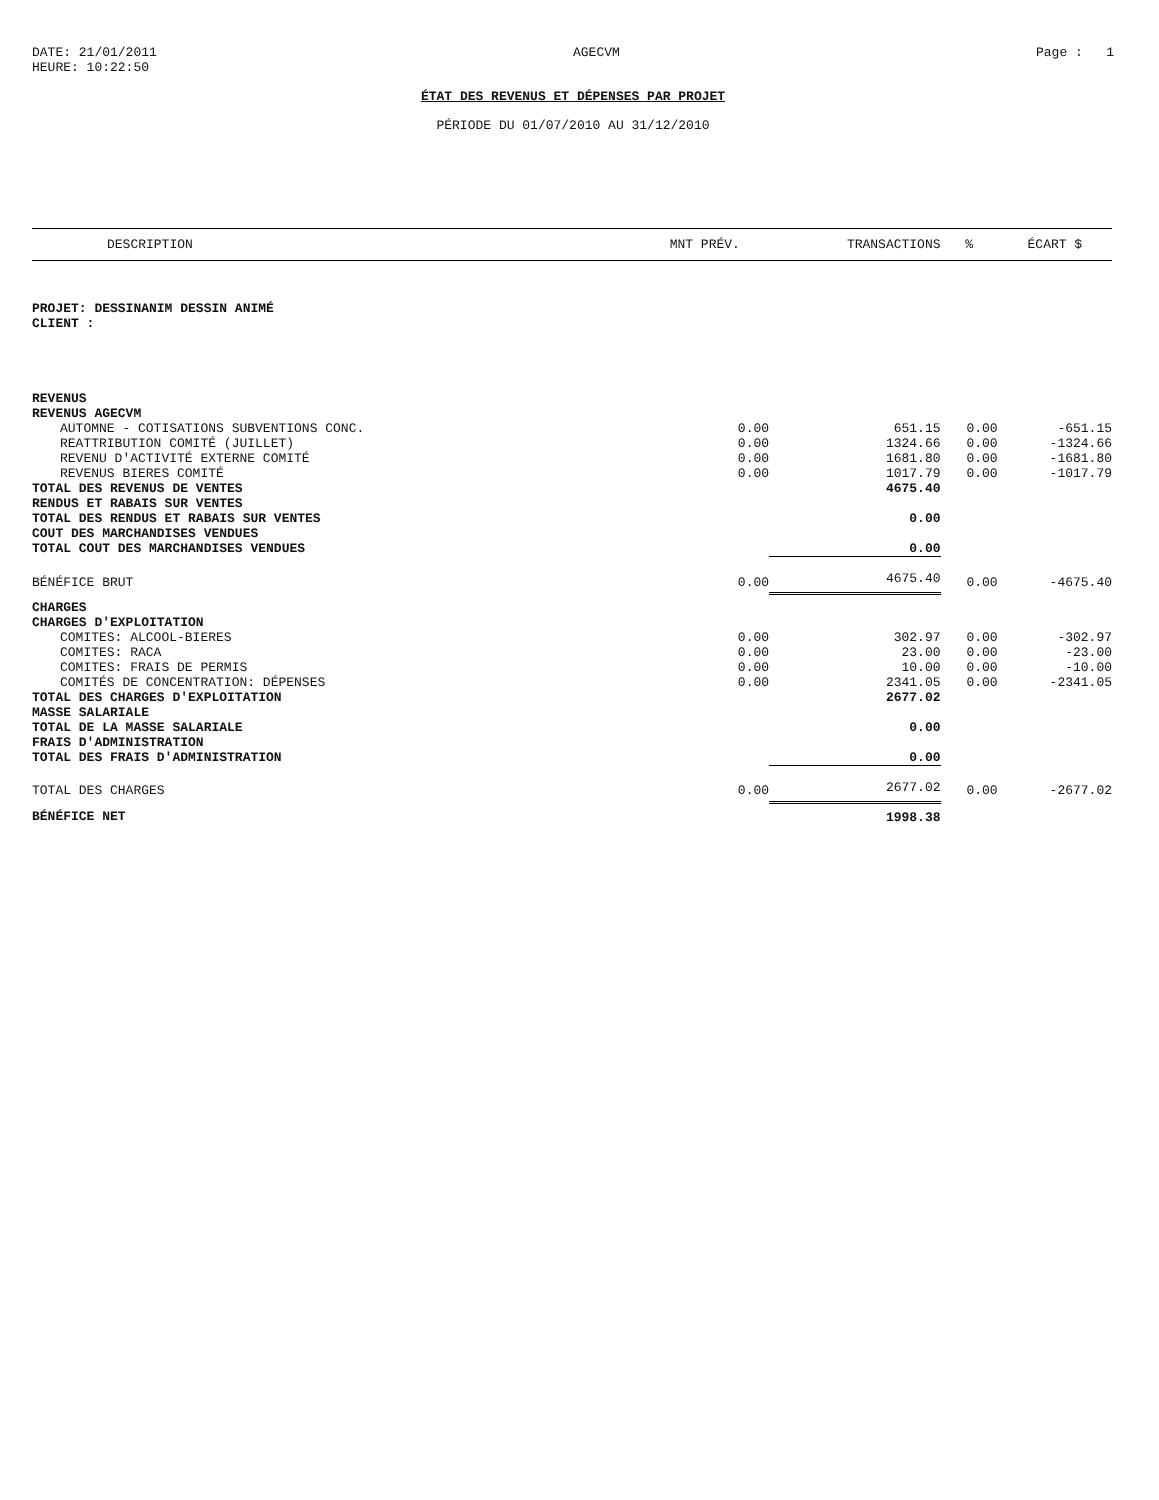DATE: 21/01/2011
HEURE: 10:22:50
AGECVM Page : 1
ÉTAT DES REVENUS ET DÉPENSES PAR PROJET
PÉRIODE DU 01/07/2010 AU 31/12/2010
| DESCRIPTION | MNT PRÉV. | TRANSACTIONS | % | ÉCART $ |
| --- | --- | --- | --- | --- |
| PROJET: DESSINANIM DESSIN ANIMÉ | | | | |
| CLIENT : | | | | |
| REVENUS | | | | |
| REVENUS AGECVM | | | | |
| AUTOMNE - COTISATIONS SUBVENTIONS CONC. | 0.00 | 651.15 | 0.00 | -651.15 |
| REATTRIBUTION COMITÉ (JUILLET) | 0.00 | 1324.66 | 0.00 | -1324.66 |
| REVENU D'ACTIVITÉ EXTERNE COMITÉ | 0.00 | 1681.80 | 0.00 | -1681.80 |
| REVENUS BIERES COMITÉ | 0.00 | 1017.79 | 0.00 | -1017.79 |
| TOTAL DES REVENUS DE VENTES | | 4675.40 | | |
| RENDUS ET RABAIS SUR VENTES | | | | |
| TOTAL DES RENDUS ET RABAIS SUR VENTES | | 0.00 | | |
| COUT DES MARCHANDISES VENDUES | | | | |
| TOTAL COUT DES MARCHANDISES VENDUES | | 0.00 | | |
| BÉNÉFICE BRUT | 0.00 | 4675.40 | 0.00 | -4675.40 |
| CHARGES | | | | |
| CHARGES D'EXPLOITATION | | | | |
| COMITES: ALCOOL-BIERES | 0.00 | 302.97 | 0.00 | -302.97 |
| COMITES: RACA | 0.00 | 23.00 | 0.00 | -23.00 |
| COMITES: FRAIS DE PERMIS | 0.00 | 10.00 | 0.00 | -10.00 |
| COMITÉS DE CONCENTRATION: DÉPENSES | 0.00 | 2341.05 | 0.00 | -2341.05 |
| TOTAL DES CHARGES D'EXPLOITATION | | 2677.02 | | |
| MASSE SALARIALE | | | | |
| TOTAL DE LA MASSE SALARIALE | | 0.00 | | |
| FRAIS D'ADMINISTRATION | | | | |
| TOTAL DES FRAIS D'ADMINISTRATION | | 0.00 | | |
| TOTAL DES CHARGES | 0.00 | 2677.02 | 0.00 | -2677.02 |
| BÉNÉFICE NET | | 1998.38 | | |